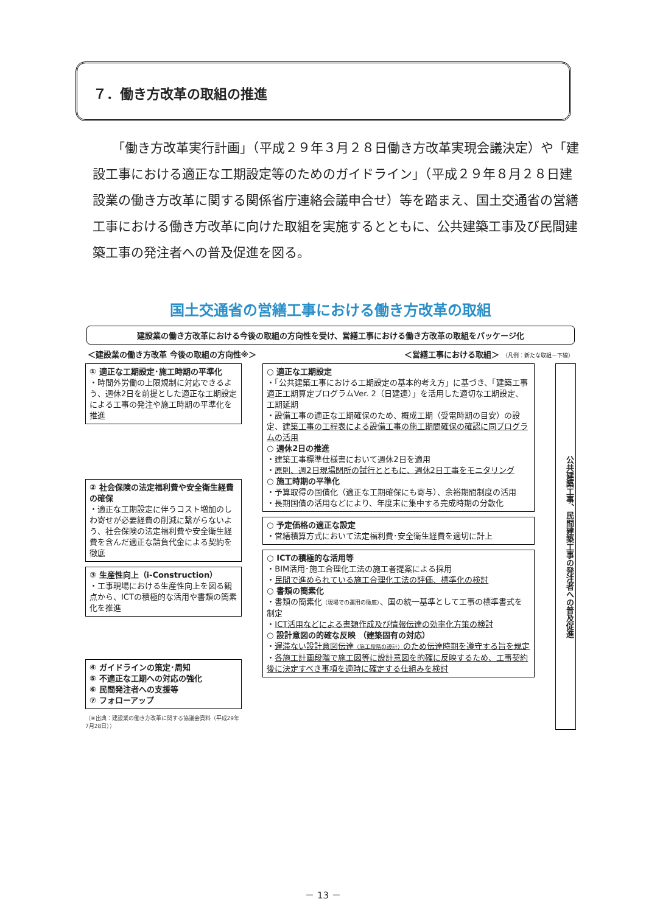７．働き方改革の取組の推進
「働き方改革実行計画」（平成２９年３月２８日働き方改革実現会議決定）や「建設工事における適正な工期設定等のためのガイドライン」（平成２９年８月２８日建設業の働き方改革に関する関係省庁連絡会議申合せ）等を踏まえ、国土交通省の営繕工事における働き方改革に向けた取組を実施するとともに、公共建築工事及び民間建築工事の発注者への普及促進を図る。
国土交通省の営繕工事における働き方改革の取組
建設業の働き方改革における今後の取組の方向性を受け、営繕工事における働き方改革の取組をパッケージ化
＜建設業の働き方改革 今後の取組の方向性※＞ ＜営繕工事における取組＞ （凡例：新たな取組－下線）
① 適正な工期設定･施工時期の平準化
・時間外労働の上限規制に対応できるよう、週休2日を前提とした適正な工期設定による工事の発注や施工時期の平準化を推進
② 社会保険の法定福利費や安全衛生経費の確保
・適正な工期設定に伴うコスト増加のしわ寄せが必要経費の削減に繋がらないよう、社会保険の法定福利費や安全衛生経費を含んだ適正な請負代金による契約を徹底
③ 生産性向上（i-Construction）
・工事現場における生産性向上を図る観点から、ICTの積極的な活用や書類の簡素化を推進
④ ガイドラインの策定･周知
⑤ 不適正な工期への対応の強化
⑥ 民間発注者への支援等
⑦ フォローアップ
（※出典：建設業の働き方改革に関する協議会資料（平成29年7月28日））
○ 適正な工期設定
・「公共建築工事における工期設定の基本的考え方」に基づき、「建築工事適正工期算定プログラムVer. 2（日建連）」を活用した適切な工期設定、工期延期
・設備工事の適正な工期確保のため、概成工期（受電時期の目安）の設定、建築工事の工程表による設備工事の施工期間確保の確認に同プログラムの活用
○ 週休2日の推進
・建築工事標準仕様書において週休2日を適用
・原則、週2日現場閉所の試行とともに、週休2日工事をモニタリング
○ 施工時期の平準化
・予算取得の国債化（適正な工期確保にも寄与）、余裕期間制度の活用
・長期国債の活用などにより、年度末に集中する完成時期の分散化
○ 予定価格の適正な設定
・営繕積算方式において法定福利費･安全衛生経費を適切に計上
○ ICTの積極的な活用等
・BIM活用･施工合理化工法の施工者提案による採用
・民間で進められている施工合理化工法の評価、標準化の検討
○ 書類の簡素化
・書類の簡素化（現場での運用の徹底）、国の統一基準として工事の標準書式を制定
・ICT活用などによる書類作成及び情報伝達の効率化方策の検討
○ 設計意図の的確な反映 （建築固有の対応）
・遅滞ない設計意図伝達（施工段階の設計）のため伝達時期を遵守する旨を規定
・各施工計画段階で施工図等に設計意図を的確に反映するため、工事契約後に決定すべき事項を適時に確定する仕組みを検討
公共建築工事、民間建築工事の発注者への普及促進
－ 13 －